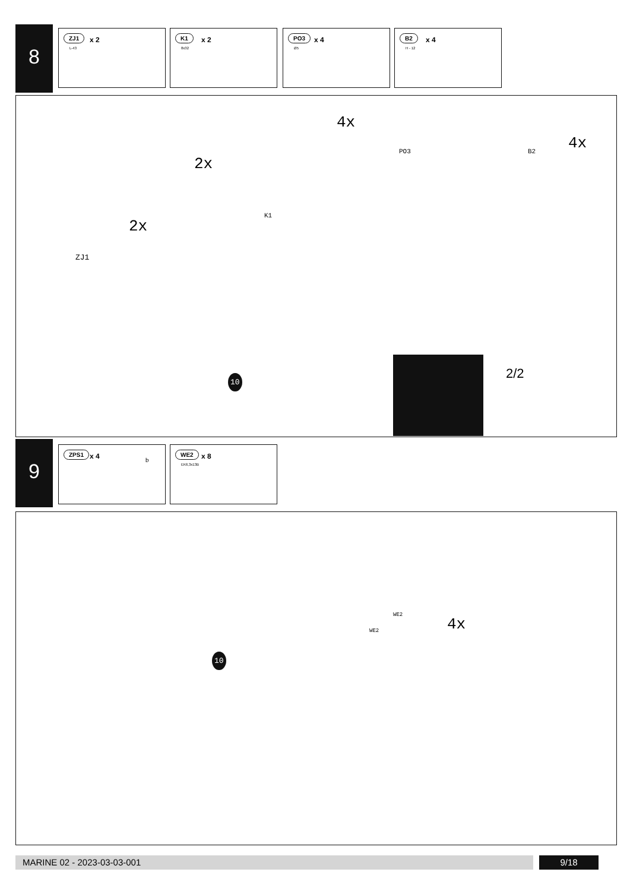8 ZJ1 x 2
L-43
K1 x 2
8x32
PO3 x 4
Ø5
B2 x 4
H - 12
2x
ZJ1
2x
K1
4x
PO3 4x B2
10 2/2
9 ZPS1 x 4 b WE2 x 8
EK6,3x13B
4x
WE2
WE2
10
MARINE 02 - 2023-03-03-001 9/18